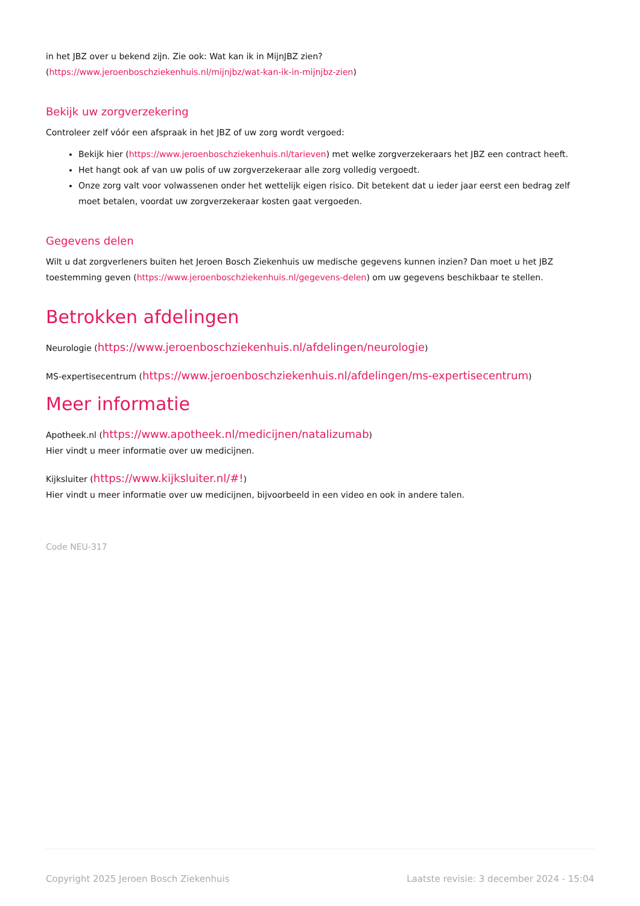in het JBZ over u bekend zijn. Zie ook: Wat kan ik in MijnJBZ zien?
(https://www.jeroenboschziekenhuis.nl/mijnjbz/wat-kan-ik-in-mijnjbz-zien)
Bekijk uw zorgverzekering
Controleer zelf vóór een afspraak in het JBZ of uw zorg wordt vergoed:
Bekijk hier (https://www.jeroenboschziekenhuis.nl/tarieven) met welke zorgverzekeraars het JBZ een contract heeft.
Het hangt ook af van uw polis of uw zorgverzekeraar alle zorg volledig vergoedt.
Onze zorg valt voor volwassenen onder het wettelijk eigen risico. Dit betekent dat u ieder jaar eerst een bedrag zelf moet betalen, voordat uw zorgverzekeraar kosten gaat vergoeden.
Gegevens delen
Wilt u dat zorgverleners buiten het Jeroen Bosch Ziekenhuis uw medische gegevens kunnen inzien? Dan moet u het JBZ toestemming geven (https://www.jeroenboschziekenhuis.nl/gegevens-delen) om uw gegevens beschikbaar te stellen.
Betrokken afdelingen
Neurologie (https://www.jeroenboschziekenhuis.nl/afdelingen/neurologie)
MS-expertisecentrum (https://www.jeroenboschziekenhuis.nl/afdelingen/ms-expertisecentrum)
Meer informatie
Apotheek.nl (https://www.apotheek.nl/medicijnen/natalizumab)
Hier vindt u meer informatie over uw medicijnen.
Kijksluiter (https://www.kijksluiter.nl/#!)
Hier vindt u meer informatie over uw medicijnen, bijvoorbeeld in een video en ook in andere talen.
Code NEU-317
Copyright 2025 Jeroen Bosch Ziekenhuis Laatste revisie: 3 december 2024 - 15:04